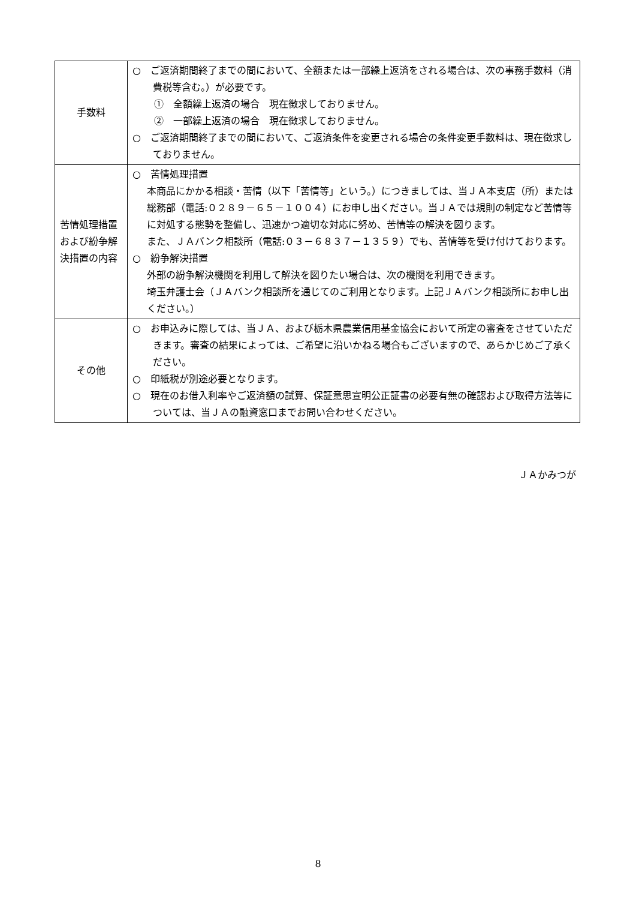| 手数料 | ○ ご返済期間終了までの間において、全額または一部繰上返済をされる場合は、次の事務手数料（消費税等含む。）が必要です。 ① 全額繰上返済の場合 現在徴求しておりません。 ② 一部繰上返済の場合 現在徴求しておりません。 ○ ご返済期間終了までの間において、ご返済条件を変更される場合の条件変更手数料は、現在徴求しておりません。 |
| 苦情処理措置および紛争解決措置の内容 | ○ 苦情処理措置 本商品にかかる相談・苦情（以下「苦情等」という。）につきましては、当ＪＡ本支店（所）または総務部（電話:０２８９－６５－１００４）にお申し出ください。当ＪＡでは規則の制定など苦情等に対処する態勢を整備し、迅速かつ適切な対応に努め、苦情等の解決を図ります。 また、ＪＡバンク相談所（電話:０３－６８３７－１３５９）でも、苦情等を受け付けております。 ○ 紛争解決措置 外部の紛争解決機関を利用して解決を図りたい場合は、次の機関を利用できます。 埼玉弁護士会（ＪＡバンク相談所を通じてのご利用となります。上記ＪＡバンク相談所にお申し出ください。） |
| その他 | ○ お申込みに際しては、当ＪＡ、および栃木県農業信用基金協会において所定の審査をさせていただきます。審査の結果によっては、ご希望に沿いかねる場合もございますので、あらかじめご了承ください。 ○ 印紙税が別途必要となります。 ○ 現在のお借入利率やご返済額の試算、保証意思宣明公正証書の必要有無の確認および取得方法等については、当ＪＡの融資窓口までお問い合わせください。 |
ＪＡかみつが
8